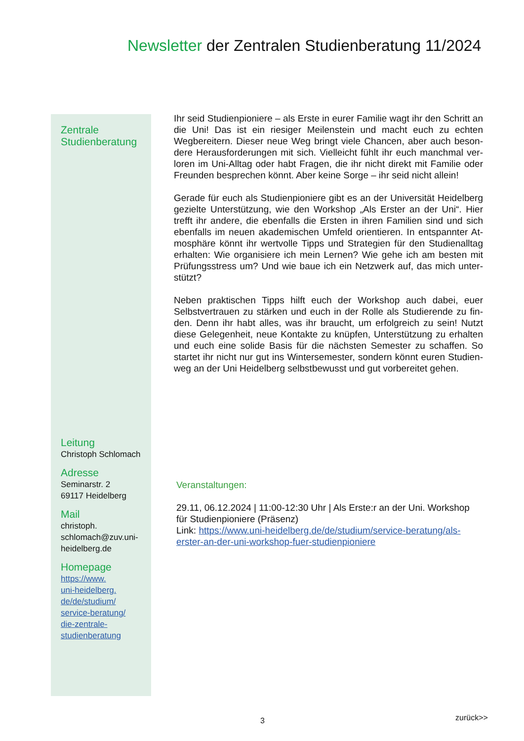Newsletter der Zentralen Studienberatung 11/2024
Zentrale
Studienberatung
Leitung
Christoph Schlomach
Adresse
Seminarstr. 2
69117 Heidelberg
Mail
christoph.
schlomach@zuv.uni-
heidelberg.de
Homepage
https://www.
uni-heidelberg.
de/de/studium/
service-beratung/
die-zentrale-
studienberatung
Ihr seid Studienpioniere – als Erste in eurer Familie wagt ihr den Schritt an die Uni! Das ist ein riesiger Meilenstein und macht euch zu echten Wegbereitern. Dieser neue Weg bringt viele Chancen, aber auch beson-dere Herausforderungen mit sich. Vielleicht fühlt ihr euch manchmal ver-loren im Uni-Alltag oder habt Fragen, die ihr nicht direkt mit Familie oder Freunden besprechen könnt. Aber keine Sorge – ihr seid nicht allein!
Gerade für euch als Studienpioniere gibt es an der Universität Heidelberg gezielte Unterstützung, wie den Workshop „Als Erster an der Uni“. Hier trefft ihr andere, die ebenfalls die Ersten in ihren Familien sind und sich ebenfalls im neuen akademischen Umfeld orientieren. In entspannter At-mosphäre könnt ihr wertvolle Tipps und Strategien für den Studienalltag erhalten: Wie organisiere ich mein Lernen? Wie gehe ich am besten mit Prüfungsstress um? Und wie baue ich ein Netzwerk auf, das mich unter-stützt?
Neben praktischen Tipps hilft euch der Workshop auch dabei, euer Selbstvertrauen zu stärken und euch in der Rolle als Studierende zu fin-den. Denn ihr habt alles, was ihr braucht, um erfolgreich zu sein! Nutzt diese Gelegenheit, neue Kontakte zu knüpfen, Unterstützung zu erhalten und euch eine solide Basis für die nächsten Semester zu schaffen. So startet ihr nicht nur gut ins Wintersemester, sondern könnt euren Studien-weg an der Uni Heidelberg selbstbewusst und gut vorbereitet gehen.
Veranstaltungen:
29.11, 06.12.2024 | 11:00-12:30 Uhr | Als Erste:r an der Uni. Workshop für Studienpioniere (Präsenz)
Link: https://www.uni-heidelberg.de/de/studium/service-beratung/als-erster-an-der-uni-workshop-fuer-studienpioniere
3 zurück>>